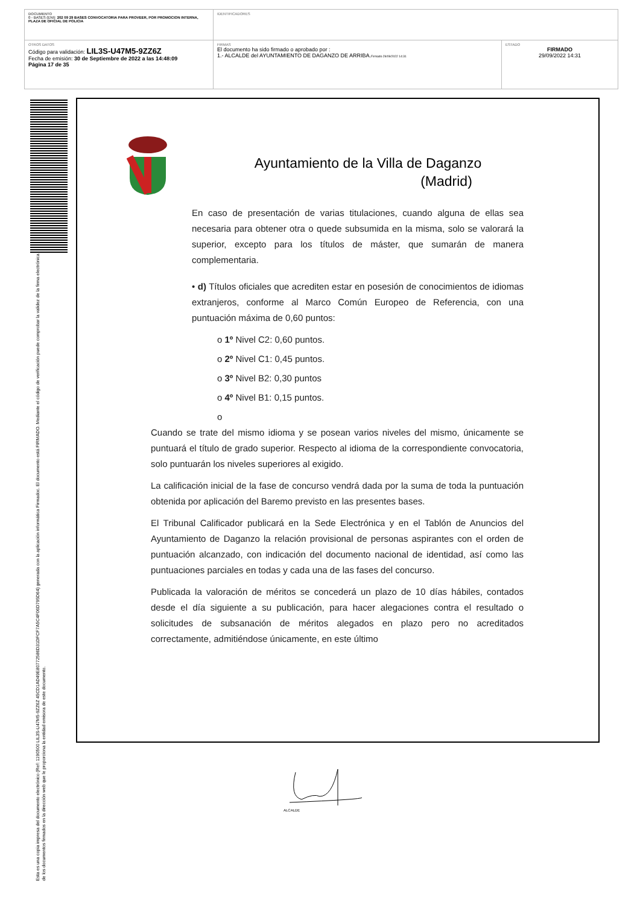| DOCUMENTO 0 - BASES (ENI): 202 09 29 BASES CONVOCATORIA PARA PROVEER, POR PROMOCION INTERNA, PLAZA DE OFICIAL DE POLICIA | IDENTIFICADORES | |
| OTROS DATOS Código para validación: LIL3S-U47M5-9ZZ6Z Fecha de emisión: 30 de Septiembre de 2022 a las 14:48:09 Página 17 de 35 | FIRMAS El documento ha sido firmado o aprobado por : 1.- ALCALDE del AYUNTAMIENTO DE DAGANZO DE ARRIBA. Firmado 29/09/2022 14:31 | ESTADO FIRMADO 29/09/2022 14:31 |
Esta es una copia impresa del documento electrónico (Ref: 1190500 LIL3S-U47M5-9ZZ6Z 45CD1AD49E80772586D31DFCF7A5C4F06D795D64) generada con la aplicación informática Firmadoc. El documento está FIRMADO. Mediante el código de verificación puede comprobar la validez de la firma electrónica de los documentos firmados en la dirección web que le proporciona la entidad emisora de este documento.
Ayuntamiento de la Villa de Daganzo
(Madrid)
En caso de presentación de varias titulaciones, cuando alguna de ellas sea necesaria para obtener otra o quede subsumida en la misma, solo se valorará la superior, excepto para los títulos de máster, que sumarán de manera complementaria.
• d) Títulos oficiales que acrediten estar en posesión de conocimientos de idiomas extranjeros, conforme al Marco Común Europeo de Referencia, con una puntuación máxima de 0,60 puntos:
o 1º Nivel C2: 0,60 puntos.
o 2º Nivel C1: 0,45 puntos.
o 3º Nivel B2: 0,30 puntos
o 4º Nivel B1: 0,15 puntos.
o
Cuando se trate del mismo idioma y se posean varios niveles del mismo, únicamente se puntuará el título de grado superior. Respecto al idioma de la correspondiente convocatoria, solo puntuarán los niveles superiores al exigido.
La calificación inicial de la fase de concurso vendrá dada por la suma de toda la puntuación obtenida por aplicación del Baremo previsto en las presentes bases.
El Tribunal Calificador publicará en la Sede Electrónica y en el Tablón de Anuncios del Ayuntamiento de Daganzo la relación provisional de personas aspirantes con el orden de puntuación alcanzado, con indicación del documento nacional de identidad, así como las puntuaciones parciales en todas y cada una de las fases del concurso.
Publicada la valoración de méritos se concederá un plazo de 10 días hábiles, contados desde el día siguiente a su publicación, para hacer alegaciones contra el resultado o solicitudes de subsanación de méritos alegados en plazo pero no acreditados correctamente, admitiéndose únicamente, en este último
ALCALDE